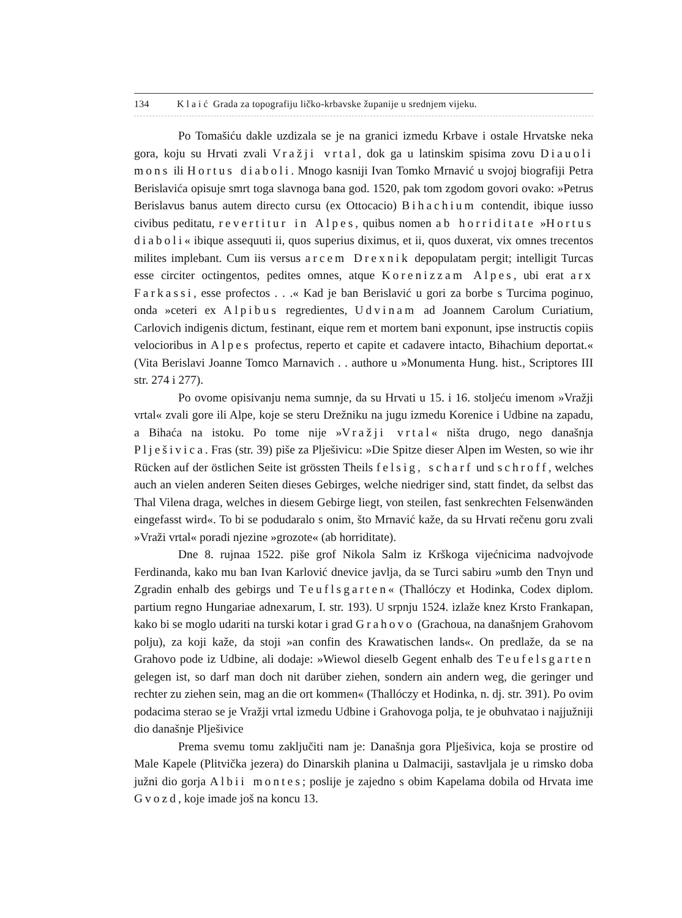134 Klaić Grada za topografiju ličko-krbavske županije u srednjem vijeku.
Po Tomašiću dakle uzdizala se je na granici izmedu Krbave i ostale Hrvatske neka gora, koju su Hrvati zvali Vražji vrtal, dok ga u latinskim spisima zovu Diauoli mons ili Hortus diaboli. Mnogo kasniji Ivan Tomko Mrnavić u svojoj biografiji Petra Berislavića opisuje smrt toga slavnoga bana god. 1520, pak tom zgodom govori ovako: »Petrus Berislavus banus autem directo cursu (ex Ottocacio) Bihachium contendit, ibique iusso civibus peditatu, revertitur in Alpes, quibus nomen ab horriditate »Hortus diaboli« ibique assequuti ii, quos superius diximus, et ii, quos duxerat, vix omnes trecentos milites implebant. Cum iis versus arcem Drexnik depopulatam pergit; intelligit Turcas esse circiter octingentos, pedites omnes, atque Korenizzam Alpes, ubi erat arx Farkassi, esse profectos . . .« Kad je ban Berislavić u gori za borbe s Turcima poginuo, onda »ceteri ex Alpibus regredientes, Udvinam ad Joannem Carolum Curiatium, Carlovich indigenis dictum, festinant, eique rem et mortem bani exponunt, ipse instructis copiis velocioribus in Alpes profectus, reperto et capite et cadavere intacto, Bihachium deportat.« (Vita Berislavi Joanne Tomco Marnavich . . authore u »Monumenta Hung. hist., Scriptores III str. 274 i 277).
Po ovome opisivanju nema sumnje, da su Hrvati u 15. i 16. stoljeću imenom »Vražji vrtal« zvali gore ili Alpe, koje se steru Drežniku na jugu izmedu Korenice i Udbine na zapadu, a Bihaća na istoku. Po tome nije »Vražji vrtal« ništa drugo, nego današnja Plješivica. Fras (str. 39) piše za Plješivicu: »Die Spitze dieser Alpen im Westen, so wie ihr Rücken auf der östlichen Seite ist grössten Theils felsig, scharf und schroff, welches auch an vielen anderen Seiten dieses Gebirges, welche niedriger sind, statt findet, da selbst das Thal Vilena draga, welches in diesem Gebirge liegt, von steilen, fast senkrechten Felsenwänden eingefasst wird«. To bi se podudaralo s onim, što Mrnavić kaže, da su Hrvati rečenu goru zvali »Vraži vrtal« poradi njezine »grozote« (ab horriditate).
Dne 8. rujnaa 1522. piše grof Nikola Salm iz Krškoga vijećnicima nadvojvode Ferdinanda, kako mu ban Ivan Karlović dnevice javlja, da se Turci sabiru »umb den Tnyn und Zgradin enhalb des gebirgs und Teuflsgarten« (Thallóczy et Hodinka, Codex diplom. partium regno Hungariae adnexarum, I. str. 193). U srpnju 1524. izlaže knez Krsto Frankapan, kako bi se moglo udariti na turski kotar i grad Grahovo (Grachoua, na današnjem Grahovom polju), za koji kaže, da stoji »an confin des Krawatischen lands«. On predlaže, da se na Grahovo pode iz Udbine, ali dodaje: »Wiewol dieselb Gegent enhalb des Teufelsgarten gelegen ist, so darf man doch nit darüber ziehen, sondern ain andern weg, die geringer und rechter zu ziehen sein, mag an die ort kommen« (Thallóczy et Hodinka, n. dj. str. 391). Po ovim podacima sterao se je Vražji vrtal izmedu Udbine i Grahovoga polja, te je obuhvatao i najjužniji dio današnje Plješivice
Prema svemu tomu zaključiti nam je: Današnja gora Plješivica, koja se prostire od Male Kapele (Plitvička jezera) do Dinarskih planina u Dalmaciji, sastavljala je u rimsko doba južni dio gorja Albii montes; poslije je zajedno s obim Kapelama dobila od Hrvata ime Gvozd, koje imade još na koncu 13.